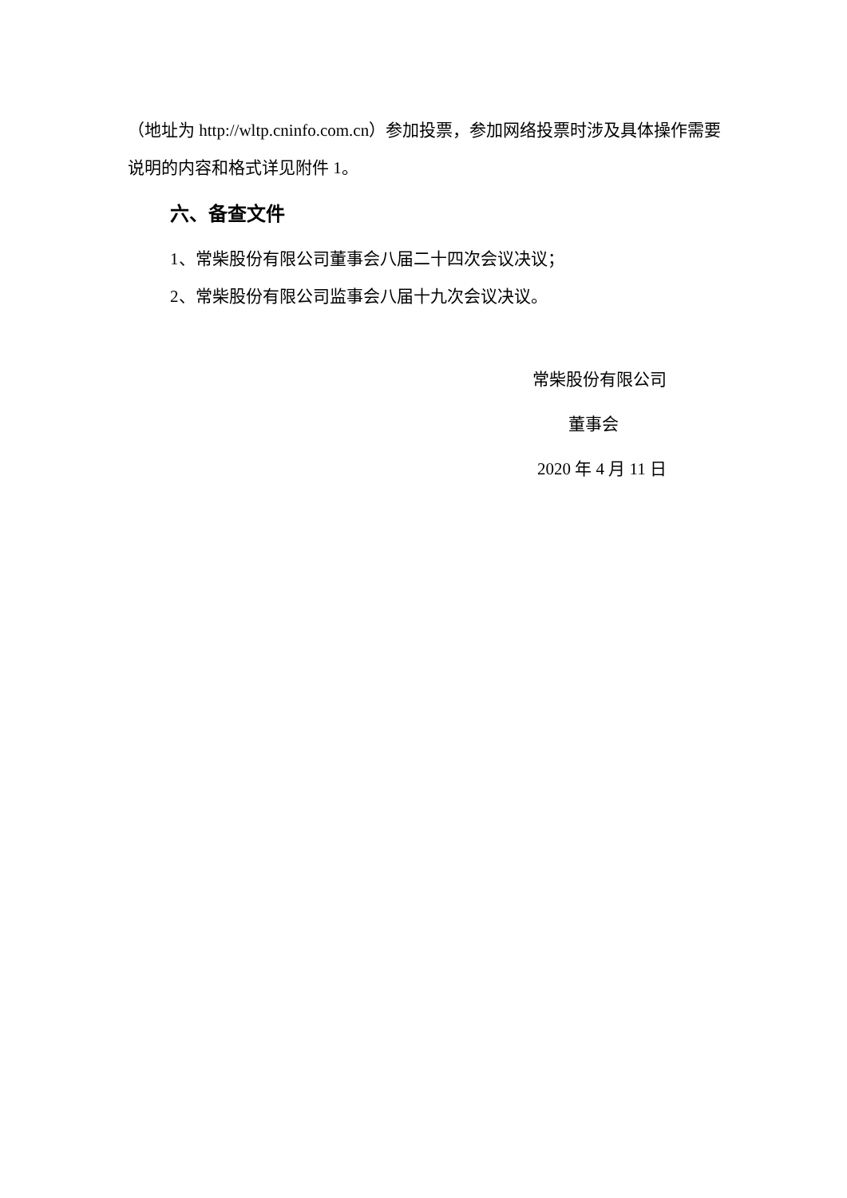（地址为 http://wltp.cninfo.com.cn）参加投票，参加网络投票时涉及具体操作需要说明的内容和格式详见附件 1。
六、备查文件
1、常柴股份有限公司董事会八届二十四次会议决议；
2、常柴股份有限公司监事会八届十九次会议决议。
常柴股份有限公司
董事会
2020 年 4 月 11 日